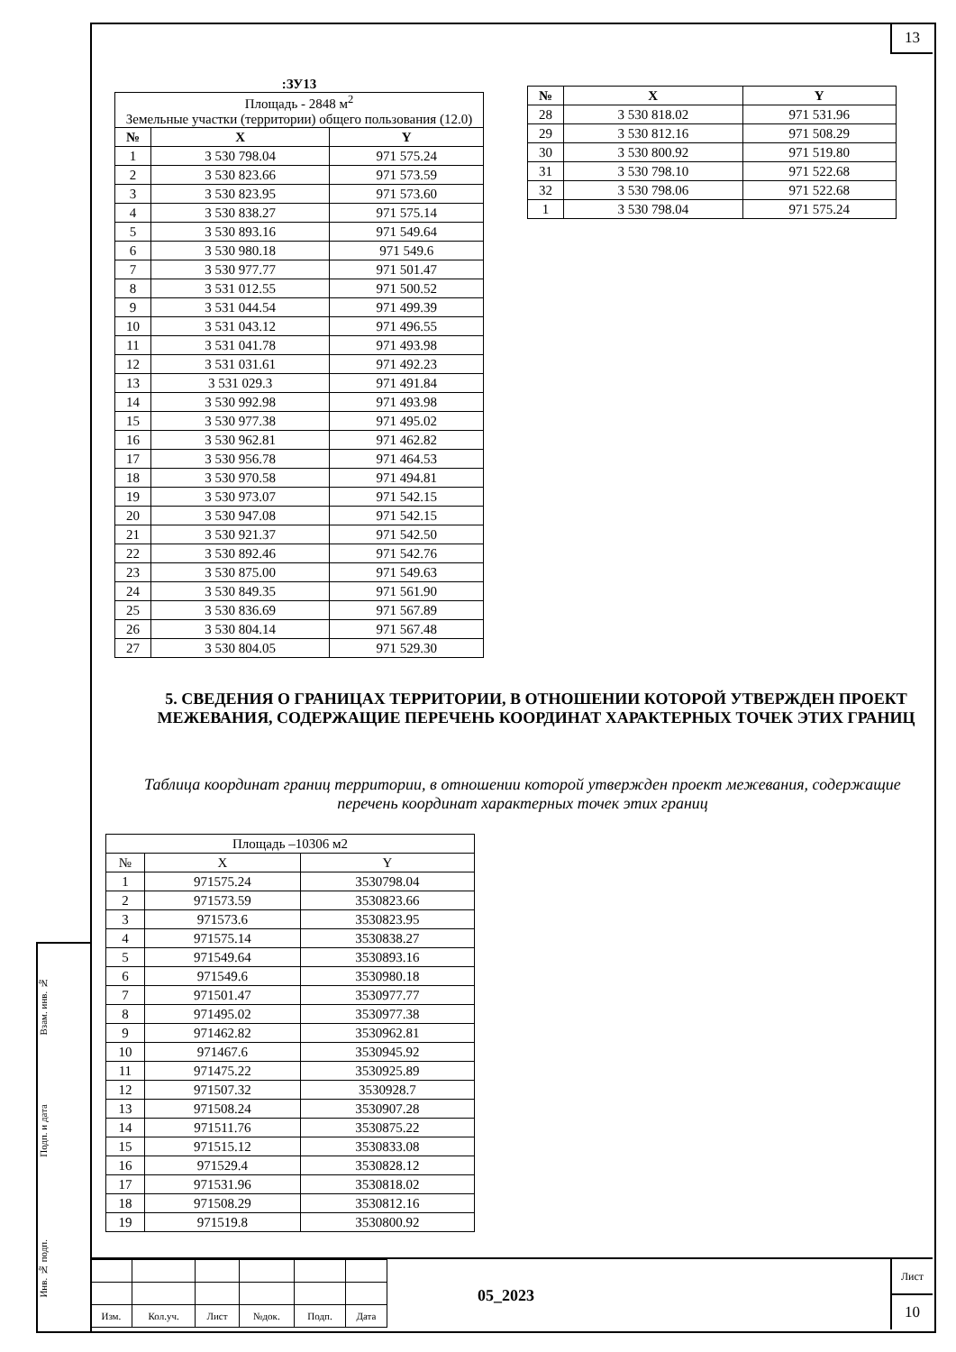Взам. инв. №
Подп. и дата
Инв. № подп.
13
:ЗУ13
| Площадь - 2848 м<sup>2</sup> Земельные участки (территории) общего пользования (12.0) | | |
| № | X | Y |
| 1 | 3 530 798.04 | 971 575.24 |
| 2 | 3 530 823.66 | 971 573.59 |
| 3 | 3 530 823.95 | 971 573.60 |
| 4 | 3 530 838.27 | 971 575.14 |
| 5 | 3 530 893.16 | 971 549.64 |
| 6 | 3 530 980.18 | 971 549.6 |
| 7 | 3 530 977.77 | 971 501.47 |
| 8 | 3 531 012.55 | 971 500.52 |
| 9 | 3 531 044.54 | 971 499.39 |
| 10 | 3 531 043.12 | 971 496.55 |
| 11 | 3 531 041.78 | 971 493.98 |
| 12 | 3 531 031.61 | 971 492.23 |
| 13 | 3 531 029.3 | 971 491.84 |
| 14 | 3 530 992.98 | 971 493.98 |
| 15 | 3 530 977.38 | 971 495.02 |
| 16 | 3 530 962.81 | 971 462.82 |
| 17 | 3 530 956.78 | 971 464.53 |
| 18 | 3 530 970.58 | 971 494.81 |
| 19 | 3 530 973.07 | 971 542.15 |
| 20 | 3 530 947.08 | 971 542.15 |
| 21 | 3 530 921.37 | 971 542.50 |
| 22 | 3 530 892.46 | 971 542.76 |
| 23 | 3 530 875.00 | 971 549.63 |
| 24 | 3 530 849.35 | 971 561.90 |
| 25 | 3 530 836.69 | 971 567.89 |
| 26 | 3 530 804.14 | 971 567.48 |
| 27 | 3 530 804.05 | 971 529.30 |
| № | X | Y |
| --- | --- | --- |
| 28 | 3 530 818.02 | 971 531.96 |
| 29 | 3 530 812.16 | 971 508.29 |
| 30 | 3 530 800.92 | 971 519.80 |
| 31 | 3 530 798.10 | 971 522.68 |
| 32 | 3 530 798.06 | 971 522.68 |
| 1 | 3 530 798.04 | 971 575.24 |
5. СВЕДЕНИЯ О ГРАНИЦАХ ТЕРРИТОРИИ, В ОТНОШЕНИИ КОТОРОЙ УТВЕРЖДЕН ПРОЕКТ МЕЖЕВАНИЯ, СОДЕРЖАЩИЕ ПЕРЕЧЕНЬ КООРДИНАТ ХАРАКТЕРНЫХ ТОЧЕК ЭТИХ ГРАНИЦ
Таблица координат границ территории, в отношении которой утвержден проект межевания, содержащие перечень координат характерных точек этих границ
| Площадь –10306 м2 | | |
| № | X | Y |
| 1 | 971575.24 | 3530798.04 |
| 2 | 971573.59 | 3530823.66 |
| 3 | 971573.6 | 3530823.95 |
| 4 | 971575.14 | 3530838.27 |
| 5 | 971549.64 | 3530893.16 |
| 6 | 971549.6 | 3530980.18 |
| 7 | 971501.47 | 3530977.77 |
| 8 | 971495.02 | 3530977.38 |
| 9 | 971462.82 | 3530962.81 |
| 10 | 971467.6 | 3530945.92 |
| 11 | 971475.22 | 3530925.89 |
| 12 | 971507.32 | 3530928.7 |
| 13 | 971508.24 | 3530907.28 |
| 14 | 971511.76 | 3530875.22 |
| 15 | 971515.12 | 3530833.08 |
| 16 | 971529.4 | 3530828.12 |
| 17 | 971531.96 | 3530818.02 |
| 18 | 971508.29 | 3530812.16 |
| 19 | 971519.8 | 3530800.92 |
| Изм. | Кол.уч. | Лист | №док. | Подп. | Дата |
05_2023
Лист
10